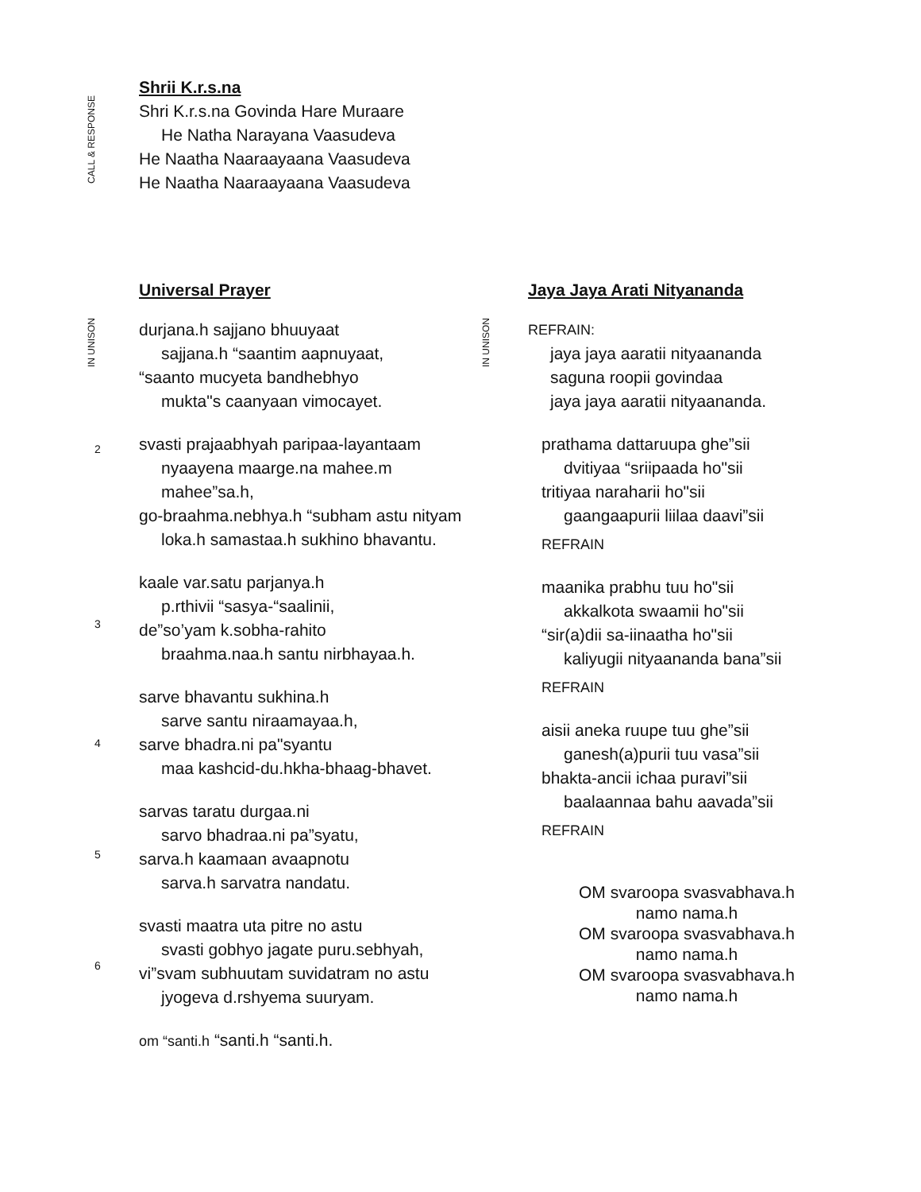CALL & RESPONSE
Shrii K.r.s.na
Shri K.r.s.na Govinda Hare Muraare
He Natha Narayana Vaasudeva
He Naatha Naaraayaana Vaasudeva
He Naatha Naaraayaana Vaasudeva
IN UNISON
2
3
4
5
6
Universal Prayer
durjana.h sajjano bhuuyaat
sajjana.h “saantim aapnuyaat,
“saanto mucyeta bandhebhyo
mukta"s caanyaan vimocayet.
svasti prajaabhyah paripaa-layantaam
nyaayena maarge.na mahee.m mahee”sa.h,
go-braahma.nebhya.h “subham astu nityam
loka.h samastaa.h sukhino bhavantu.
kaale var.satu parjanya.h
p.rthivii “sasya-“saalinii,
de”so’yam k.sobha-rahito
braahma.naa.h santu nirbhayaa.h.
sarve bhavantu sukhina.h
sarve santu niraamayaa.h,
sarve bhadra.ni pa"syantu
maa kashcid-du.hkha-bhaag-bhavet.
sarvas taratu durgaa.ni
sarvo bhadraa.ni pa”syatu,
sarva.h kaamaan avaapnotu
sarva.h sarvatra nandatu.
svasti maatra uta pitre no astu
svasti gobhyo jagate puru.sebhyah,
vi”svam subhuutam suvidatram no astu
jyogeva d.rshyema suuryam.
om “santi.h “santi.h “santi.h.
IN UNISON
Jaya Jaya Arati Nityananda
REFRAIN:
jaya jaya aaratii nityaananda
saguna roopii govindaa
jaya jaya aaratii nityaananda.
prathama dattaruupa ghe”sii
dvitiyaa “sriipaada ho"sii
tritiyaa naraharii ho"sii
gaangaapurii liilaa daavi”sii
REFRAIN
maanika prabhu tuu ho"sii
akkalkota swaamii ho"sii
“sir(a)dii sa-iinaatha ho"sii
kaliyugii nityaananda bana”sii
REFRAIN
aisii aneka ruupe tuu ghe”sii
ganesh(a)purii tuu vasa”sii
bhakta-ancii ichaa puravi”sii
baalaannaa bahu aavada”sii
REFRAIN
OM svaroopa svasvabhava.h namo nama.h
OM svaroopa svasvabhava.h namo nama.h
OM svaroopa svasvabhava.h namo nama.h